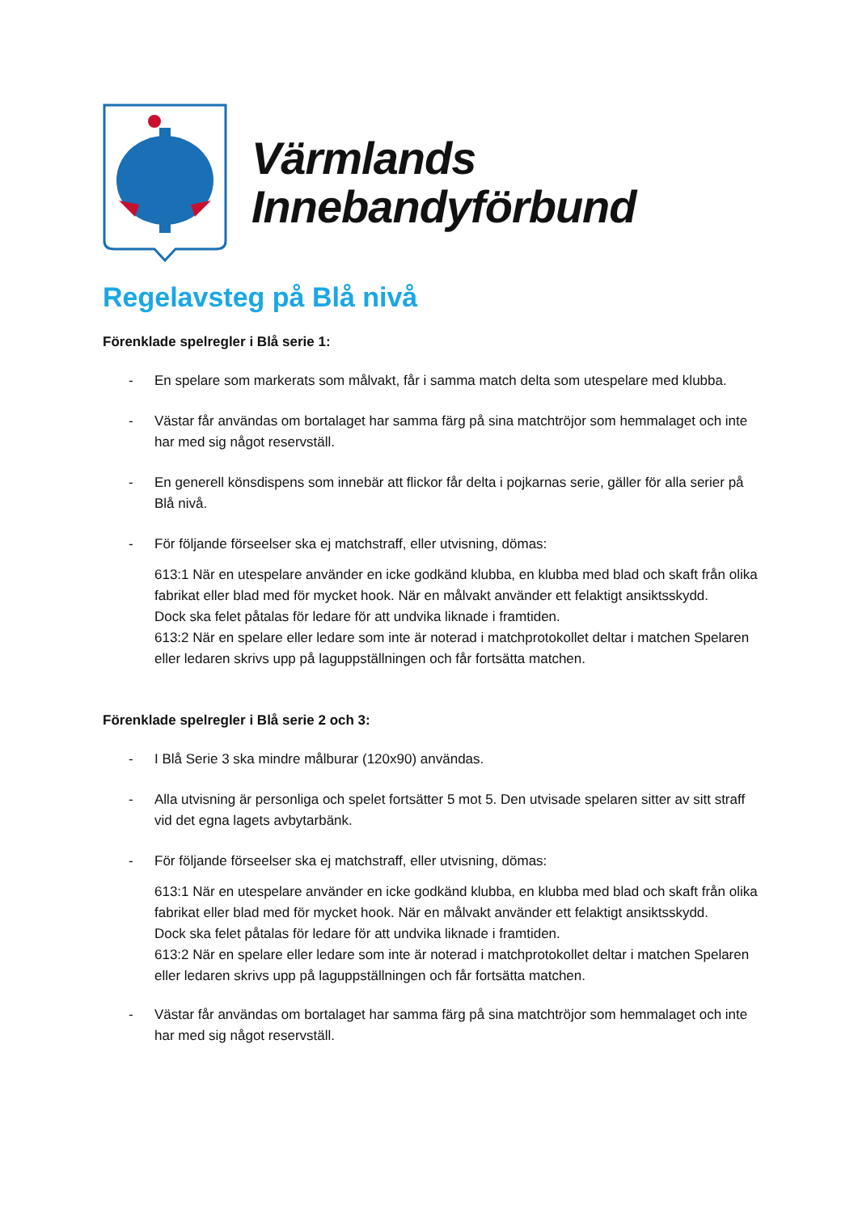Värmlands
Innebandyförbund
Regelavsteg på Blå nivå
Förenklade spelregler i Blå serie 1:
- En spelare som markerats som målvakt, får i samma match delta som utespelare med klubba.
- Västar får användas om bortalaget har samma färg på sina matchtröjor som hemmalaget och inte har med sig något reservställ.
- En generell könsdispens som innebär att flickor får delta i pojkarnas serie, gäller för alla serier på Blå nivå.
- För följande förseelser ska ej matchstraff, eller utvisning, dömas:
613:1 När en utespelare använder en icke godkänd klubba, en klubba med blad och skaft från olika fabrikat eller blad med för mycket hook. När en målvakt använder ett felaktigt ansiktsskydd.
Dock ska felet påtalas för ledare för att undvika liknade i framtiden.
613:2 När en spelare eller ledare som inte är noterad i matchprotokollet deltar i matchen Spelaren eller ledaren skrivs upp på laguppställningen och får fortsätta matchen.
Förenklade spelregler i Blå serie 2 och 3:
- I Blå Serie 3 ska mindre målburar (120x90) användas.
- Alla utvisning är personliga och spelet fortsätter 5 mot 5. Den utvisade spelaren sitter av sitt straff vid det egna lagets avbytarbänk.
- För följande förseelser ska ej matchstraff, eller utvisning, dömas:
613:1 När en utespelare använder en icke godkänd klubba, en klubba med blad och skaft från olika fabrikat eller blad med för mycket hook. När en målvakt använder ett felaktigt ansiktsskydd.
Dock ska felet påtalas för ledare för att undvika liknade i framtiden.
613:2 När en spelare eller ledare som inte är noterad i matchprotokollet deltar i matchen Spelaren eller ledaren skrivs upp på laguppställningen och får fortsätta matchen.
- Västar får användas om bortalaget har samma färg på sina matchtröjor som hemmalaget och inte har med sig något reservställ.